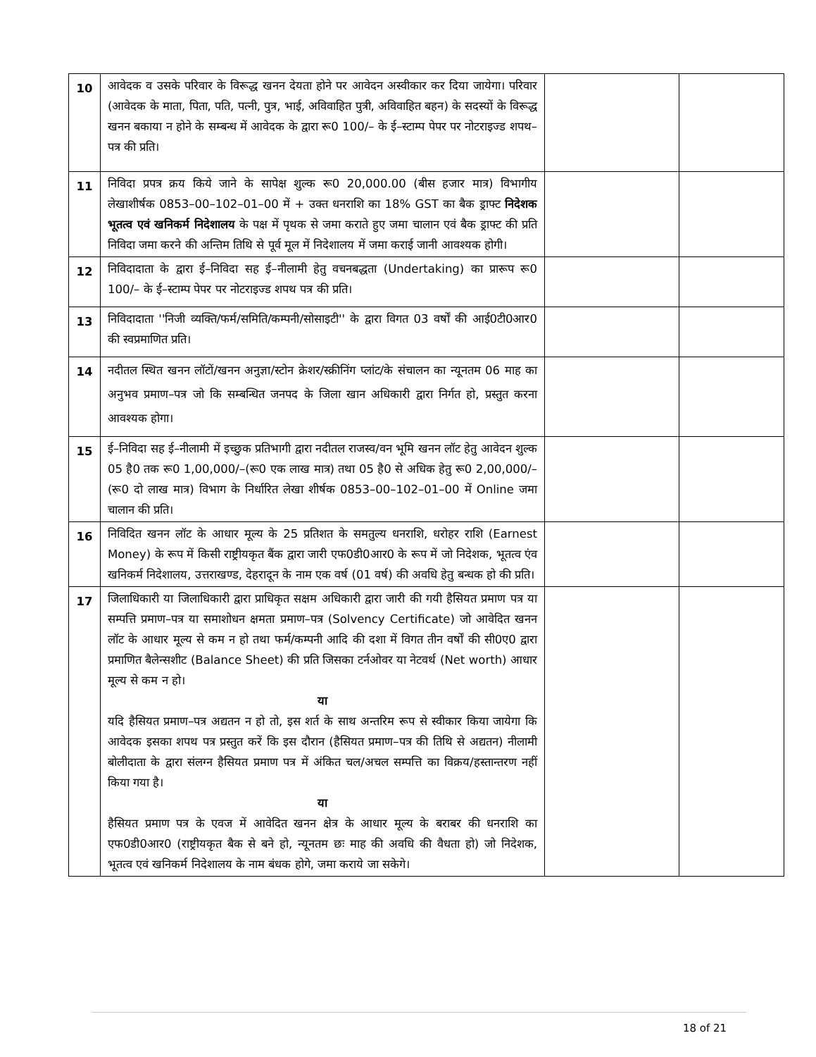| 10 | आवेदक व उसके परिवार के विरूद्ध खनन देयता होने पर आवेदन अस्वीकार कर दिया जायेगा। परिवार (आवेदक के माता, पिता, पति, पत्नी, पुत्र, भाई, अविवाहित पुत्री, अविवाहित बहन) के सदस्यों के विरूद्ध खनन बकाया न होने के सम्बन्ध में आवेदक के द्वारा रू0 100/– के ई–स्टाम्प पेपर पर नोटराइज्ड शपथ–पत्र की प्रति। | | |
| 11 | निविदा प्रपत्र क्रय किये जाने के सापेक्ष शुल्क रू0 20,000.00 (बीस हजार मात्र) विभागीय लेखाशीर्षक 0853–00–102–01–00 में + उक्त धनराशि का 18% GST का बैक ड्राफ्ट निदेशक भूतत्व एवं खनिकर्म निदेशालय के पक्ष में पृथक से जमा कराते हुए जमा चालान एवं बैक ड्राफ्ट की प्रति निविदा जमा करने की अन्तिम तिथि से पूर्व मूल में निदेशालय में जमा कराई जानी आवश्यक होगी। | | |
| 12 | निविदादाता के द्वारा ई–निविदा सह ई–नीलामी हेतु वचनबद्धता (Undertaking) का प्रारूप रू0 100/– के ई–स्टाम्प पेपर पर नोटराइज्ड शपथ पत्र की प्रति। | | |
| 13 | निविदादाता ''निजी व्यक्ति/फर्म/समिति/कम्पनी/सोसाइटी'' के द्वारा विगत 03 वर्षों की आई0टी0आर0 की स्वप्रमाणित प्रति। | | |
| 14 | नदीतल स्थित खनन लॉटों/खनन अनुज्ञा/स्टोन क्रेशर/स्क्रीनिंग प्लांट/के संचालन का न्यूनतम 06 माह का अनुभव प्रमाण–पत्र जो कि सम्बन्धित जनपद के जिला खान अधिकारी द्वारा निर्गत हो, प्रस्तुत करना आवश्यक होगा। | | |
| 15 | ई–निविदा सह ई–नीलामी में इच्छुक प्रतिभागी द्वारा नदीतल राजस्व/वन भूमि खनन लॉट हेतु आवेदन शुल्क 05 है0 तक रू0 1,00,000/–(रू0 एक लाख मात्र) तथा 05 है0 से अधिक हेतु रू0 2,00,000/– (रू0 दो लाख मात्र) विभाग के निर्धारित लेखा शीर्षक 0853–00–102–01–00 में Online जमा चालान की प्रति। | | |
| 16 | निविदित खनन लॉट के आधार मूल्य के 25 प्रतिशत के समतुल्य धनराशि, धरोहर राशि (Earnest Money) के रूप में किसी राष्ट्रीयकृत बैंक द्वारा जारी एफ0डी0आर0 के रूप में जो निदेशक, भूतत्व एंव खनिकर्म निदेशालय, उत्तराखण्ड, देहरादून के नाम एक वर्ष (01 वर्ष) की अवधि हेतु बन्धक हो की प्रति। | | |
| 17 | जिलाधिकारी या जिलाधिकारी द्वारा प्राधिकृत सक्षम अधिकारी द्वारा जारी की गयी हैसियत प्रमाण पत्र या सम्पत्ति प्रमाण–पत्र या समाशोधन क्षमता प्रमाण–पत्र (Solvency Certificate) जो आवेदित खनन लॉट के आधार मूल्य से कम न हो तथा फर्म/कम्पनी आदि की दशा में विगत तीन वर्षों की सी0ए0 द्वारा प्रमाणित बैलेन्सशीट (Balance Sheet) की प्रति जिसका टर्नओवर या नेटवर्थ (Net worth) आधार मूल्य से कम न हो। या यदि हैसियत प्रमाण–पत्र अद्यतन न हो तो, इस शर्त के साथ अन्तरिम रूप से स्वीकार किया जायेगा कि आवेदक इसका शपथ पत्र प्रस्तुत करें कि इस दौरान (हैसियत प्रमाण–पत्र की तिथि से अद्यतन) नीलामी बोलीदाता के द्वारा संलग्न हैसियत प्रमाण पत्र में अंकित चल/अचल सम्पत्ति का विक्रय/हस्तान्तरण नहीं किया गया है। या हैसियत प्रमाण पत्र के एवज में आवेदित खनन क्षेत्र के आधार मूल्य के बराबर की धनराशि का एफ0डी0आर0 (राष्ट्रीयकृत बैक से बने हो, न्यूनतम छः माह की अवधि की वैधता हो) जो निदेशक, भूतत्व एवं खनिकर्म निदेशालय के नाम बंधक होगे, जमा कराये जा सकेगे। | | |
18 of 21